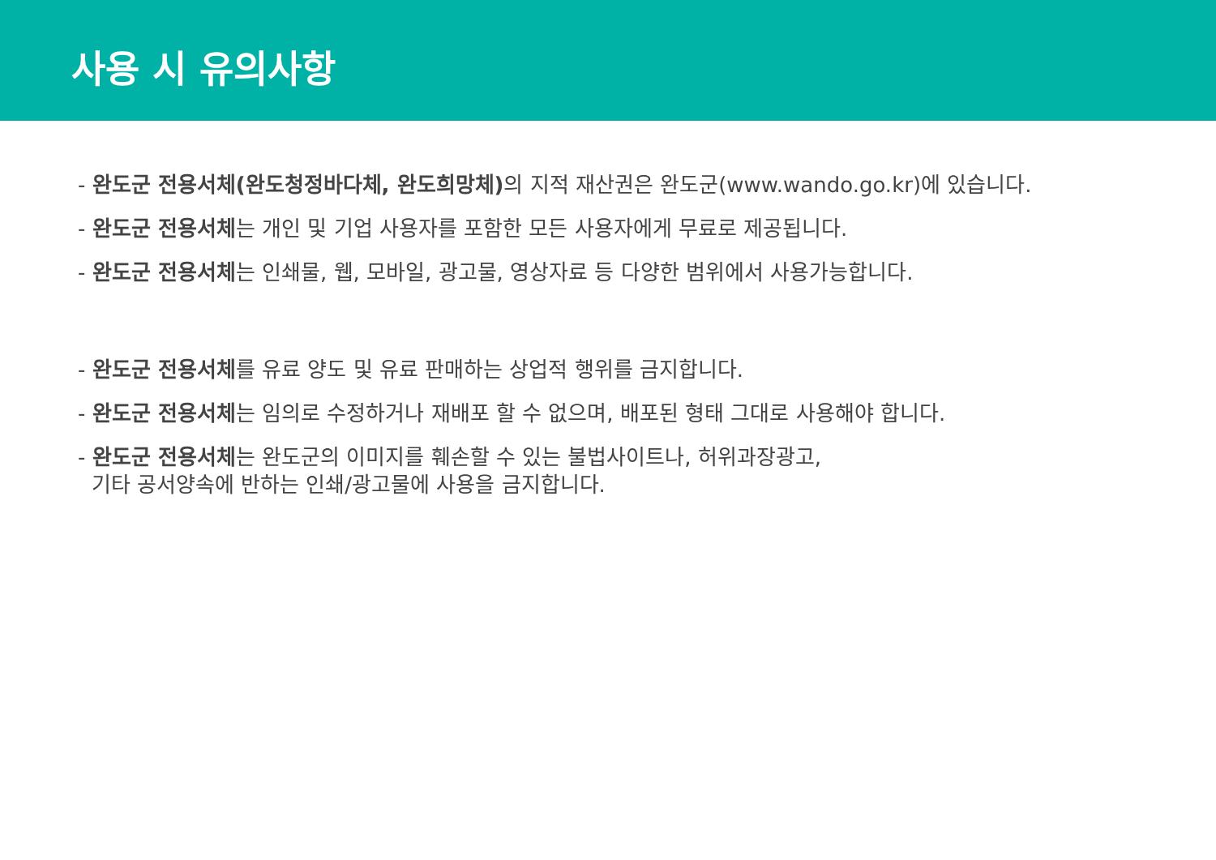사용 시 유의사항
- 완도군 전용서체(완도청정바다체, 완도희망체) 의 지적 재산권은 완도군(www.wando.go.kr)에 있습니다.
- 완도군 전용서체는 개인 및 기업 사용자를 포함한 모든 사용자에게 무료로 제공됩니다.
- 완도군 전용서체는 인쇄물, 웹, 모바일, 광고물, 영상자료 등 다양한 범위에서 사용가능합니다.
- 완도군 전용서체를 유료 양도 및 유료 판매하는 상업적 행위를 금지합니다.
- 완도군 전용서체는 임의로 수정하거나 재배포 할 수 없으며, 배포된 형태 그대로 사용해야 합니다.
- 완도군 전용서체는 완도군의 이미지를 훼손할 수 있는 불법사이트나, 허위과장광고,
기타 공서양속에 반하는 인쇄/광고물에 사용을 금지합니다.